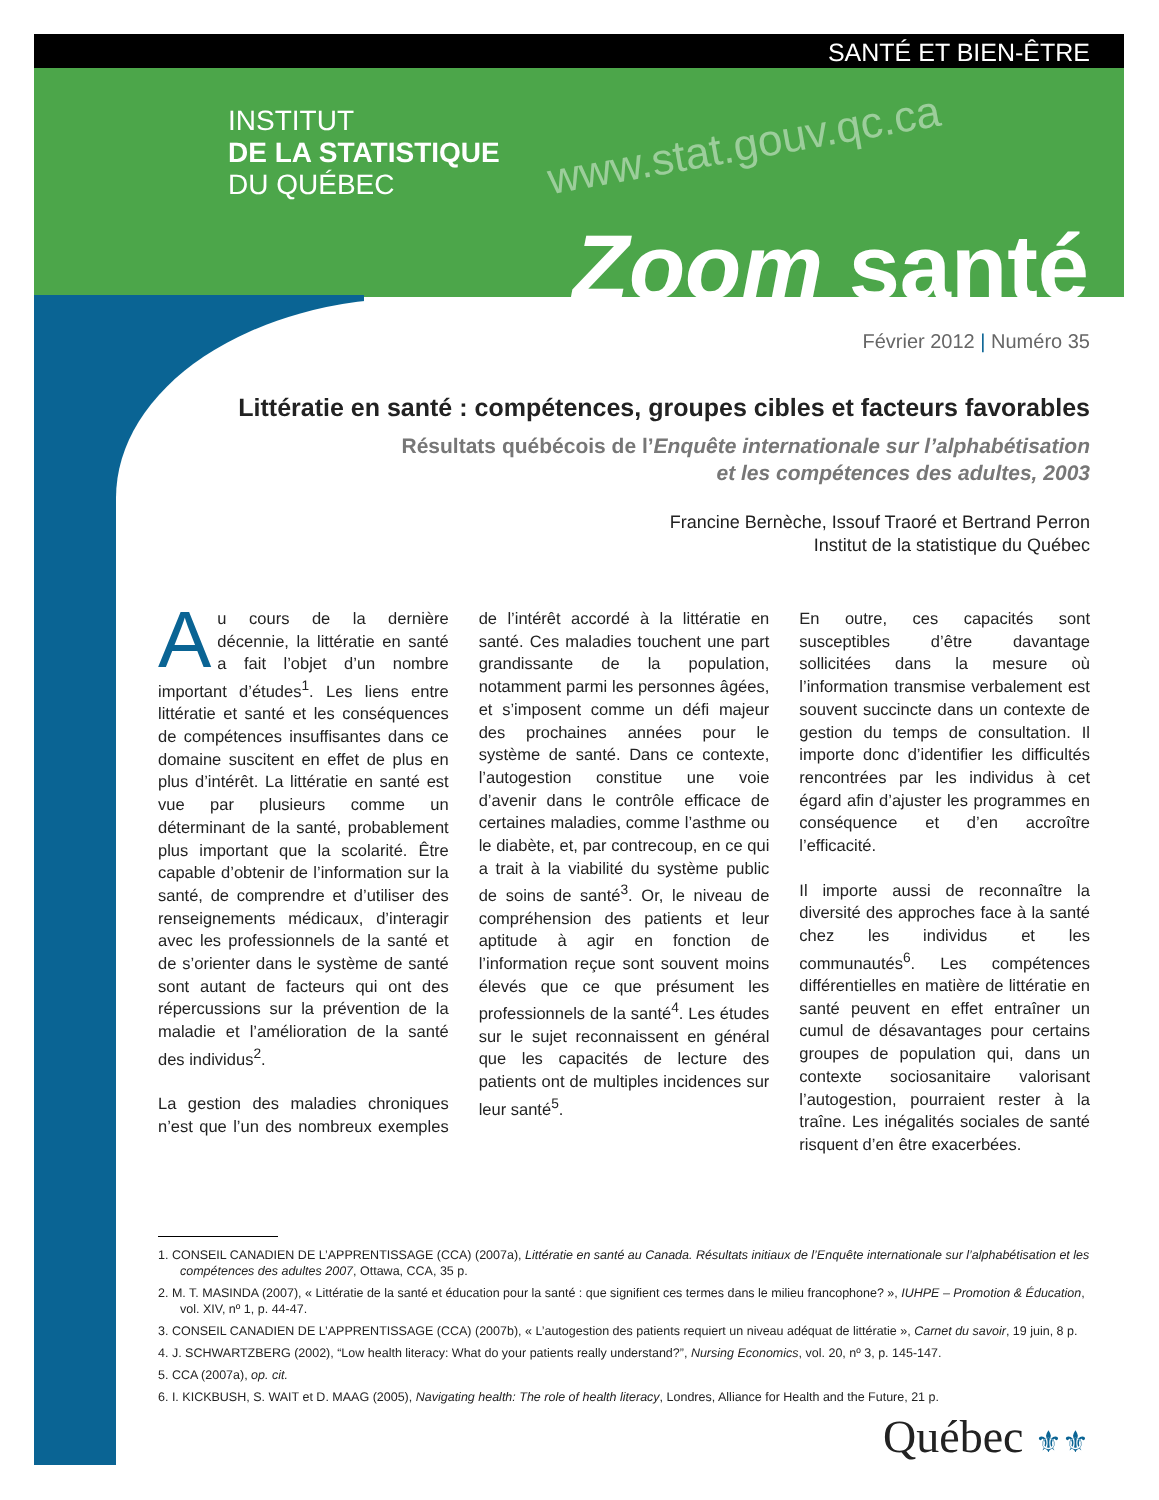SANTÉ ET BIEN-ÊTRE
INSTITUT
DE LA STATISTIQUE
DU QUÉBEC
www.stat.gouv.qc.ca
Zoom santé
Février 2012 | Numéro 35
Littératie en santé : compétences, groupes cibles et facteurs favorables
Résultats québécois de l’Enquête internationale sur l’alphabétisation
et les compétences des adultes, 2003
Francine Bernèche, Issouf Traoré et Bertrand Perron
Institut de la statistique du Québec
Au cours de la dernière décennie, la littératie en santé a fait l’objet d’un nombre important d’études<sup>1</sup>. Les liens entre littératie et santé et les conséquences de compétences insuffisantes dans ce domaine suscitent en effet de plus en plus d’intérêt. La littératie en santé est vue par plusieurs comme un déterminant de la santé, probablement plus important que la scolarité. Être capable d’obtenir de l’information sur la santé, de comprendre et d’utiliser des renseignements médicaux, d’interagir avec les professionnels de la santé et de s’orienter dans le système de santé sont autant de facteurs qui ont des répercussions sur la prévention de la maladie et l’amélioration de la santé des individus<sup>2</sup>.
La gestion des maladies chroniques n’est que l’un des nombreux exemples de l’intérêt accordé à la littératie en santé. Ces maladies touchent une part grandissante de la population, notamment parmi les personnes âgées, et s’imposent comme un défi majeur des prochaines années pour le système de santé. Dans ce contexte, l’autogestion constitue une voie d’avenir dans le contrôle efficace de certaines maladies, comme l’asthme ou le diabète, et, par contrecoup, en ce qui a trait à la viabilité du système public de soins de santé<sup>3</sup>. Or, le niveau de compréhension des patients et leur aptitude à agir en fonction de l’information reçue sont souvent moins élevés que ce que présument les professionnels de la santé<sup>4</sup>. Les études sur le sujet reconnaissent en général que les capacités de lecture des patients ont de multiples incidences sur leur santé<sup>5</sup>.
En outre, ces capacités sont susceptibles d’être davantage sollicitées dans la mesure où l’information transmise verbalement est souvent succincte dans un contexte de gestion du temps de consultation. Il importe donc d’identifier les difficultés rencontrées par les individus à cet égard afin d’ajuster les programmes en conséquence et d’en accroître l’efficacité.
Il importe aussi de reconnaître la diversité des approches face à la santé chez les individus et les communautés<sup>6</sup>. Les compétences différentielles en matière de littératie en santé peuvent en effet entraîner un cumul de désavantages pour certains groupes de population qui, dans un contexte sociosanitaire valorisant l’autogestion, pourraient rester à la traîne. Les inégalités sociales de santé risquent d’en être exacerbées.
1. CONSEIL CANADIEN DE L’APPRENTISSAGE (CCA) (2007a), Littératie en santé au Canada. Résultats initiaux de l’Enquête internationale sur l’alphabétisation et les compétences des adultes 2007, Ottawa, CCA, 35 p.
2. M. T. MASINDA (2007), « Littératie de la santé et éducation pour la santé : que signifient ces termes dans le milieu francophone? », IUHPE – Promotion & Éducation, vol. XIV, nº 1, p. 44-47.
3. CONSEIL CANADIEN DE L’APPRENTISSAGE (CCA) (2007b), « L’autogestion des patients requiert un niveau adéquat de littératie », Carnet du savoir, 19 juin, 8 p.
4. J. SCHWARTZBERG (2002), “Low health literacy: What do your patients really understand?”, Nursing Economics, vol. 20, nº 3, p. 145-147.
5. CCA (2007a), op. cit.
6. I. KICKBUSH, S. WAIT et D. MAAG (2005), Navigating health: The role of health literacy, Londres, Alliance for Health and the Future, 21 p.
Québec ⚜⚜